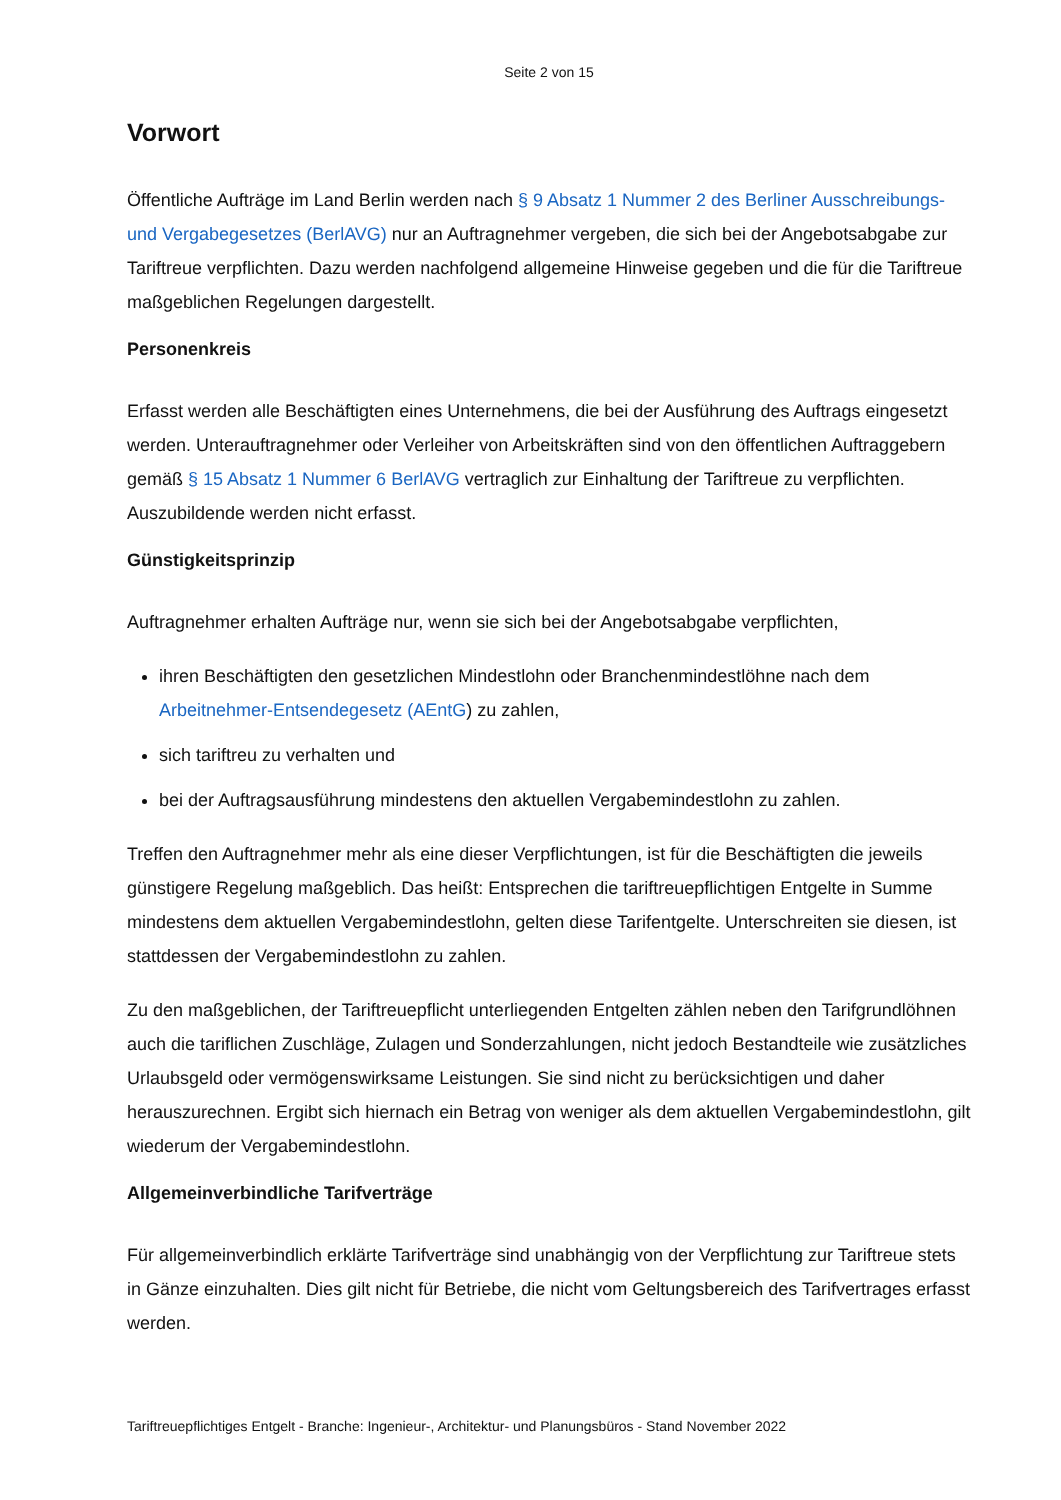Seite 2 von 15
Vorwort
Öffentliche Aufträge im Land Berlin werden nach § 9 Absatz 1 Nummer 2 des Berliner Ausschreibungs- und Vergabegesetzes (BerlAVG) nur an Auftragnehmer vergeben, die sich bei der Angebotsabgabe zur Tariftreue verpflichten. Dazu werden nachfolgend allgemeine Hinweise gegeben und die für die Tariftreue maßgeblichen Regelungen dargestellt.
Personenkreis
Erfasst werden alle Beschäftigten eines Unternehmens, die bei der Ausführung des Auftrags eingesetzt werden. Unterauftragnehmer oder Verleiher von Arbeitskräften sind von den öffentlichen Auftraggebern gemäß § 15 Absatz 1 Nummer 6 BerlAVG vertraglich zur Einhaltung der Tariftreue zu verpflichten. Auszubildende werden nicht erfasst.
Günstigkeitsprinzip
Auftragnehmer erhalten Aufträge nur, wenn sie sich bei der Angebotsabgabe verpflichten,
ihren Beschäftigten den gesetzlichen Mindestlohn oder Branchenmindestlöhne nach dem Arbeitnehmer-Entsendegesetz (AEntG) zu zahlen,
sich tariftreu zu verhalten und
bei der Auftragsausführung mindestens den aktuellen Vergabemindestlohn zu zahlen.
Treffen den Auftragnehmer mehr als eine dieser Verpflichtungen, ist für die Beschäftigten die jeweils günstigere Regelung maßgeblich. Das heißt: Entsprechen die tariftreuepflichtigen Entgelte in Summe mindestens dem aktuellen Vergabemindestlohn, gelten diese Tarifentgelte. Unterschreiten sie diesen, ist stattdessen der Vergabemindestlohn zu zahlen.
Zu den maßgeblichen, der Tariftreuepflicht unterliegenden Entgelten zählen neben den Tarifgrundlöhnen auch die tariflichen Zuschläge, Zulagen und Sonderzahlungen, nicht jedoch Bestandteile wie zusätzliches Urlaubsgeld oder vermögenswirksame Leistungen. Sie sind nicht zu berücksichtigen und daher herauszurechnen. Ergibt sich hiernach ein Betrag von weniger als dem aktuellen Vergabemindestlohn, gilt wiederum der Vergabemindestlohn.
Allgemeinverbindliche Tarifverträge
Für allgemeinverbindlich erklärte Tarifverträge sind unabhängig von der Verpflichtung zur Tariftreue stets in Gänze einzuhalten. Dies gilt nicht für Betriebe, die nicht vom Geltungsbereich des Tarifvertrages erfasst werden.
Tariftreuepflichtiges Entgelt - Branche: Ingenieur-, Architektur- und Planungsbüros - Stand November 2022